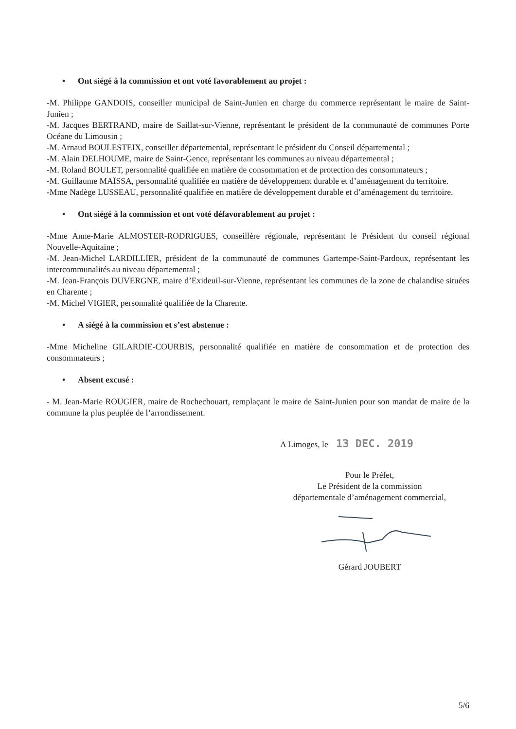• Ont siégé à la commission et ont voté favorablement au projet :
-M. Philippe GANDOIS, conseiller municipal de Saint-Junien en charge du commerce représentant le maire de Saint-Junien ;
-M. Jacques BERTRAND, maire de Saillat-sur-Vienne, représentant le président de la communauté de communes Porte Océane du Limousin ;
-M. Arnaud BOULESTEIX, conseiller départemental, représentant le président du Conseil départemental ;
-M. Alain DELHOUME, maire de Saint-Gence, représentant les communes au niveau départemental ;
-M. Roland BOULET, personnalité qualifiée en matière de consommation et de protection des consommateurs ;
-M. Guillaume MAÏSSA, personnalité qualifiée en matière de développement durable et d’aménagement du territoire.
-Mme Nadège LUSSEAU, personnalité qualifiée en matière de développement durable et d’aménagement du territoire.
• Ont siégé à la commission et ont voté défavorablement au projet :
-Mme Anne-Marie ALMOSTER-RODRIGUES, conseillère régionale, représentant le Président du conseil régional Nouvelle-Aquitaine ;
-M. Jean-Michel LARDILLIER, président de la communauté de communes Gartempe-Saint-Pardoux, représentant les intercommunalités au niveau départemental ;
-M. Jean-François DUVERGNE, maire d’Exideuil-sur-Vienne, représentant les communes de la zone de chalandise situées en Charente ;
-M. Michel VIGIER, personnalité qualifiée de la Charente.
• A siégé à la commission et s’est abstenue :
-Mme Micheline GILARDIE-COURBIS, personnalité qualifiée en matière de consommation et de protection des consommateurs ;
• Absent excusé :
- M. Jean-Marie ROUGIER, maire de Rochechouart, remplaçant le maire de Saint-Junien pour son mandat de maire de la commune la plus peuplée de l’arrondissement.
A Limoges, le 13 DEC. 2019
Pour le Préfet,
Le Président de la commission
départementale d’aménagement commercial,
Gérard JOUBERT
5/6